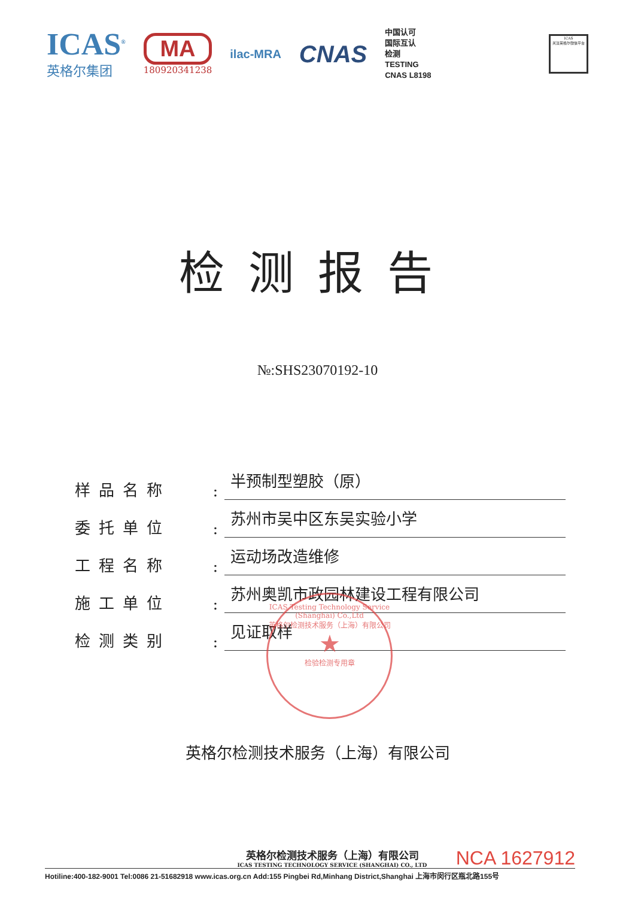ICAS<sup>®</sup>
英格尔集团
MA
180920341238
ilac-MRA
CNAS
中国认可
国际互认
检测
TESTING
CNAS L8198
ICAS
关注英格尔微信平台
检测报告
№:SHS23070192-10
样品名称
:
半预制型塑胶（原）
委托单位
:
苏州市吴中区东吴实验小学
工程名称
:
运动场改造维修
施工单位
:
苏州奥凯市政园林建设工程有限公司
检测类别
:
见证取样
ICAS Testing Technology Service (Shanghai) Co.,Ltd
英格尔检测技术服务（上海）有限公司
★
检验检测专用章
英格尔检测技术服务（上海）有限公司
英格尔检测技术服务（上海）有限公司
ICAS TESTING TECHNOLOGY SERVICE (SHANGHAI) CO., LTD
NCA 1627912
Hotiline:400-182-9001 Tel:0086 21-51682918 www.icas.org.cn Add:155 Pingbei Rd,Minhang District,Shanghai 上海市闵行区瓶北路155号